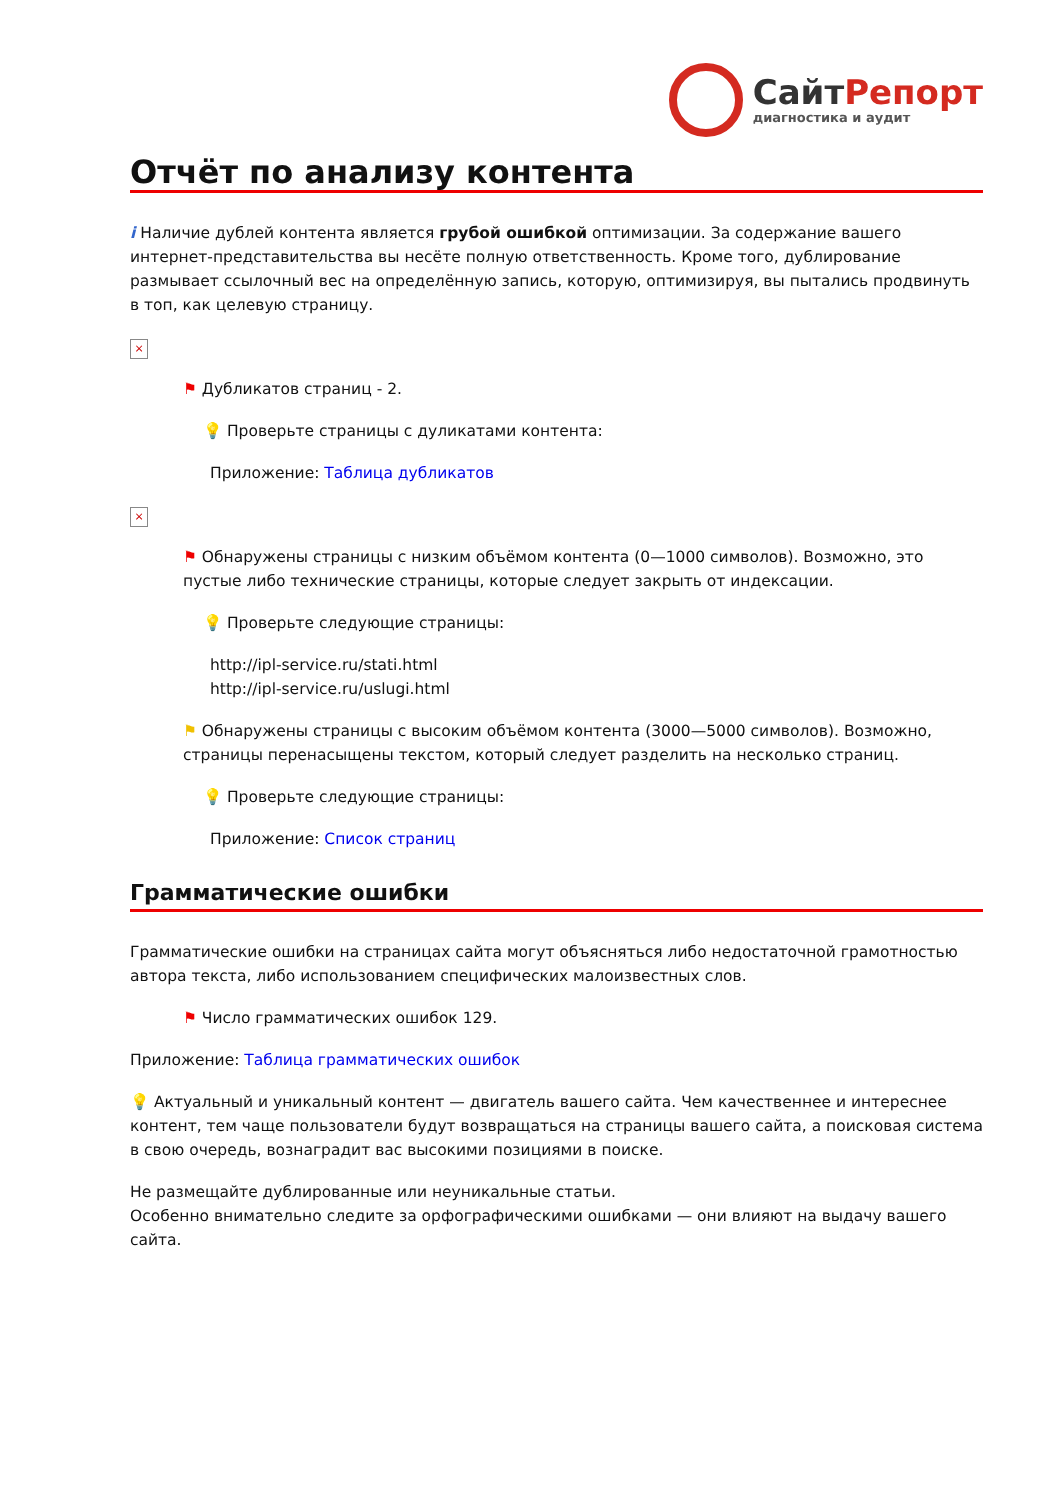СайтРепорт
диагностика и аудит
Отчёт по анализу контента
i Наличие дублей контента является грубой ошибкой оптимизации. За содержание вашего интернет-представительства вы несёте полную ответственность. Кроме того, дублирование размывает ссылочный вес на определённую запись, которую, оптимизируя, вы пытались продвинуть в топ, как целевую страницу.
×
⚑ Дубликатов страниц - 2.
💡 Проверьте страницы с дуликатами контента:
Приложение: Таблица дубликатов
×
⚑ Обнаружены страницы с низким объёмом контента (0—1000 символов). Возможно, это пустые либо технические страницы, которые следует закрыть от индексации.
💡 Проверьте следующие страницы:
http://ipl-service.ru/stati.html
http://ipl-service.ru/uslugi.html
⚑ Обнаружены страницы с высоким объёмом контента (3000—5000 символов). Возможно, страницы перенасыщены текстом, который следует разделить на несколько страниц.
💡 Проверьте следующие страницы:
Приложение: Список страниц
Грамматические ошибки
Грамматические ошибки на страницах сайта могут объясняться либо недостаточной грамотностью автора текста, либо использованием специфических малоизвестных слов.
⚑ Число грамматических ошибок 129.
Приложение: Таблица грамматических ошибок
💡 Актуальный и уникальный контент — двигатель вашего сайта. Чем качественнее и интереснее контент, тем чаще пользователи будут возвращаться на страницы вашего сайта, а поисковая система в свою очередь, вознаградит вас высокими позициями в поиске.
Не размещайте дублированные или неуникальные статьи.
Особенно внимательно следите за орфографическими ошибками — они влияют на выдачу вашего сайта.